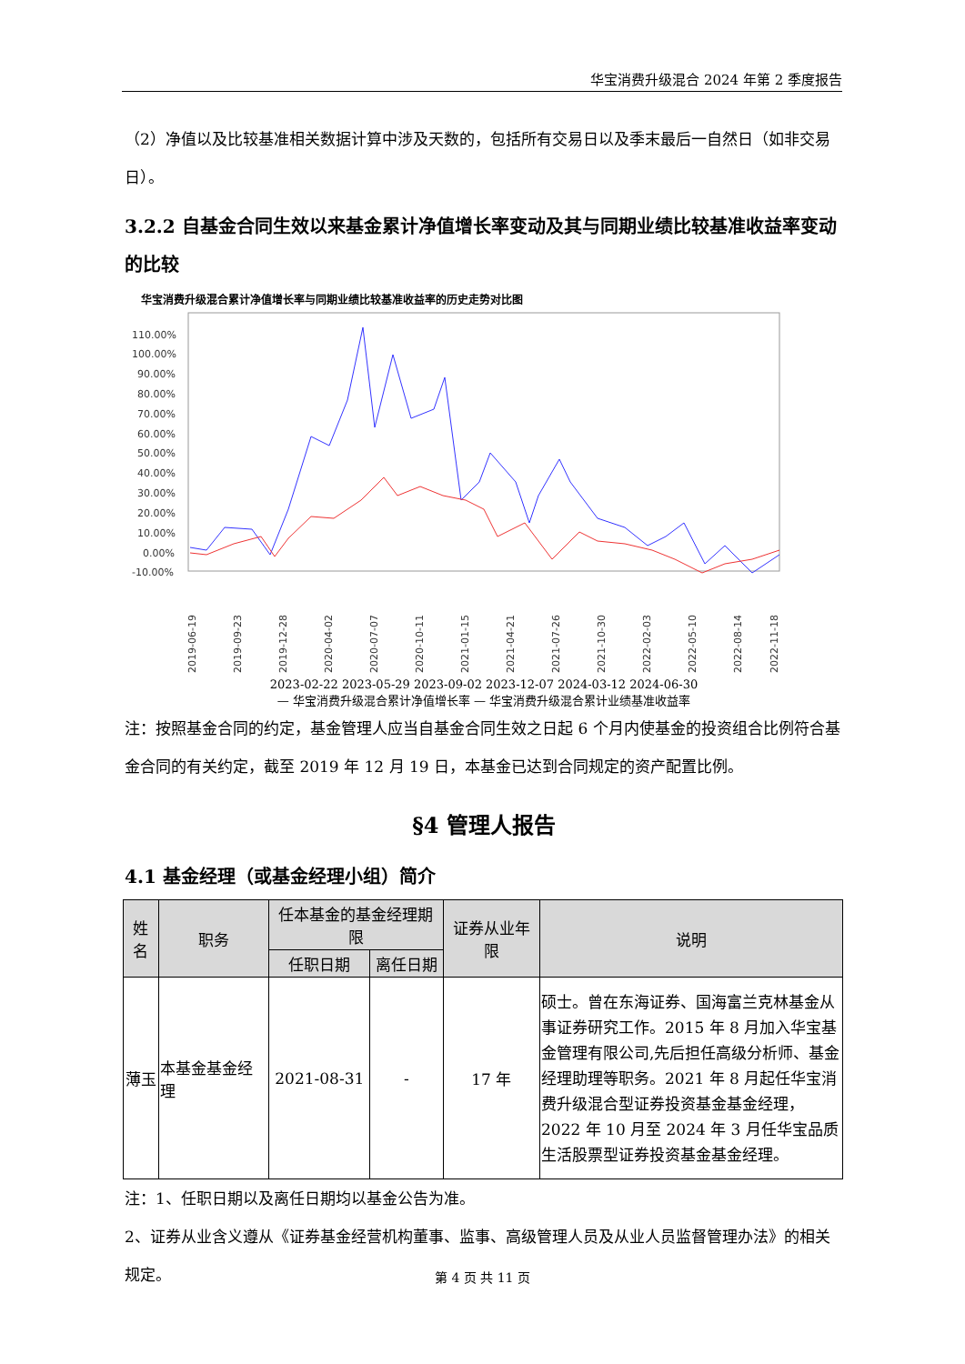华宝消费升级混合 2024 年第 2 季度报告
（2）净值以及比较基准相关数据计算中涉及天数的，包括所有交易日以及季末最后一自然日（如非交易日）。
3.2.2 自基金合同生效以来基金累计净值增长率变动及其与同期业绩比较基准收益率变动的比较
华宝消费升级混合累计净值增长率与同期业绩比较基准收益率的历史走势对比图
110.00%
100.00%
90.00%
80.00%
70.00%
60.00%
50.00%
40.00%
30.00%
20.00%
10.00%
0.00%
-10.00%
2019-06-19
2019-09-23
2019-12-28
2020-04-02
2020-07-07
2020-10-11
2021-01-15
2021-04-21
2021-07-26
2021-10-30
2022-02-03
2022-05-10
2022-08-14
2022-11-18
2023-02-22 2023-05-29 2023-09-02 2023-12-07 2024-03-12 2024-06-30
— 华宝消费升级混合累计净值增长率 — 华宝消费升级混合累计业绩基准收益率
注：按照基金合同的约定，基金管理人应当自基金合同生效之日起 6 个月内使基金的投资组合比例符合基金合同的有关约定，截至 2019 年 12 月 19 日，本基金已达到合同规定的资产配置比例。
§4 管理人报告
4.1 基金经理（或基金经理小组）简介
| 姓名 | 职务 | 任本基金的基金经理期限 | | 证券从业年限 | 说明 |
| --- | --- | --- | --- | --- | --- |
| | | 任职日期 | 离任日期 | | |
| 薄玉 | 本基金基金经理 | 2021-08-31 | - | 17 年 | 硕士。曾在东海证券、国海富兰克林基金从事证券研究工作。2015 年 8 月加入华宝基金管理有限公司,先后担任高级分析师、基金经理助理等职务。2021 年 8 月起任华宝消费升级混合型证券投资基金基金经理，2022 年 10 月至 2024 年 3 月任华宝品质生活股票型证券投资基金基金经理。 |
注：1、任职日期以及离任日期均以基金公告为准。
2、证券从业含义遵从《证券基金经营机构董事、监事、高级管理人员及从业人员监督管理办法》的相关规定。
第 4 页 共 11 页